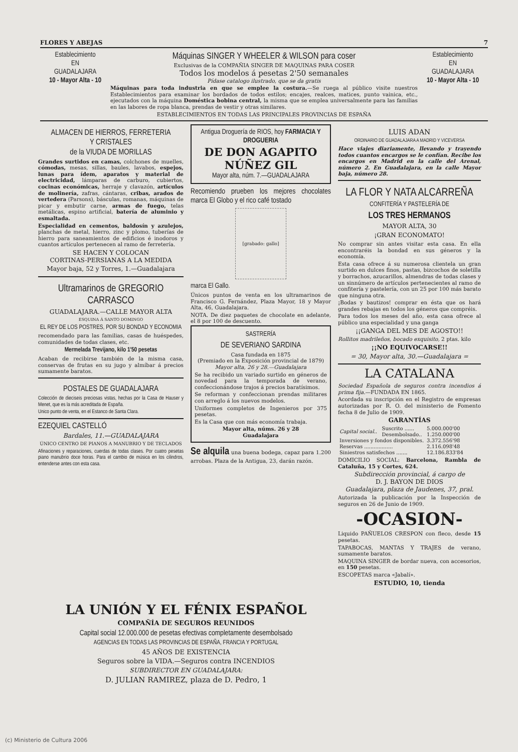FLORES Y ABEJAS 7
Establecimiento
EN
GUADALAJARA
10 - Mayor Alta - 10
Máquinas SINGER Y WHEELER & WILSON para coser
Exclusivas de la COMPAÑIA SINGER DE MAQUINAS PARA COSER
Todos los modelos á pesetas 2'50 semanales
Pídase catalogo ilustrado, que se da gratis
Máquinas para toda industria en que se emplee la costura.—Se ruega al público visite nuestros Establecimientos para examinar los bordados de todos estilos; encajes, realces, matices, punto vainica, etc., ejecutados con la máquina Doméstica bobina central, la misma que se emplea universalmente para las familias en las labores de ropa blanca, prendas de vestir y otras similares.
ESTABLECIMIENTOS EN TODAS LAS PRINCIPALES PROVINCIAS DE ESPAÑA
Establecimiento
EN
GUADALAJARA
10 - Mayor Alta - 10
ALMACEN DE HIERROS, FERRETERIA
Y CRISTALES
de la VIUDA DE MORILLAS
Grandes surtidos en camas, colchones de muelles, cómodas, mesas, sillas, baules, lavabos, espejos, lunas para ídem, aparatos y material de electricidad, lámparas de carburo, cubiertos, cocinas económicas, herraje y clavazón, artículos de molinería, zafras, cántaras, cribas, arados de vertedera (Parsons), básculas, romanas, máquinas de picar y embutir carne, armas de fuego, telas metálicas, espino artificial, batería de aluminio y esmaltada.
Especialidad en cementos, baldosín y azulejos, planchas de metal, hierro, zinc y plomo, tuberías de hierro para saneamientos de edificios é inodoros y cuantos artículos pertenecen al ramo de ferretería.
SE HACEN Y COLOCAN
CORTINAS-PERSIANAS A LA MEDIDA
Mayor baja, 52 y Torres, 1.—Guadalajara
Ultramarinos de GREGORIO CARRASCO
GUADALAJARA.—CALLE MAYOR ALTA
ESQUINA Á SANTO DOMINGO
EL REY DE LOS POSTRES, POR SU BONDAD Y ECONOMIA
recomendado para las familias, casas de huéspedes, comunidades de todas clases, etc.
Mermelada Trevijano, kilo 1'50 pesetas
Acaban de recibirse también de la misma casa, conservas de frutas en su jugo y almíbar á precios sumamente baratos.
POSTALES DE GUADALAJARA
Colección de dieciseis preciosas vistas, hechas por la Casa de Hauser y Menet, que es la más acreditada de España.
Unico punto de venta, en el Estanco de Santa Clara.
EZEQUIEL CASTELLÓ
Bardales, 11.—GUADALAJARA
ÚNICO CENTRO DE PIANOS A MANUBRIO Y DE TECLADOS
Afinaciones y reparaciones, cuerdas de todas clases. Por cuatro pesetas piano manubrio doce horas. Para el cambio de música en los cilindros, entenderse antes con esta casa.
Antigua Droguería de RIOS, hoy FARMACIA Y DROGUERIA
DE DON AGAPITO NÚÑEZ GIL
Mayor alta, núm. 7.—GUADALAJARA
Recomiendo prueben los mejores chocolates marca El Globo y el rico café tostado
[grabado: gallo]
marca El Gallo.
Únicos puntos de venta en los ultramarinos de Francisco G. Fernández, Plaza Mayor, 18 y Mayor Alta, 46, Guadalajara.
NOTA. De diez paquetes de chocolate en adelante, el 8 por 100 de descuento.
SASTRERÍA
DE SEVERIANO SARDINA
Casa fundada en 1875
(Premiado en la Exposición provincial de 1879)
Mayor alta, 26 y 28.—Guadalajara
Se ha recibido un variado surtido en géneros de novedad para la temporada de verano, confeccionándose trajos á precios baratísimos.
Se reforman y confeccionan prendas militares con arreglo á los nuevos modelos.
Uniformes completos de Ingenieros por 375 pesetas.
Es la Casa que con más economía trabaja.
Mayor alta, núms. 26 y 28
Guadalajara
Se alquila una buena bodega, capaz para 1.200 arrobas. Plaza de la Antigua, 23, darán razón.
LUIS ADAN
ORDINARIO DE GUADALAJARA A MADRID Y VICEVERSA
Hace viajes diariamente, llevando y trayendo todos cuantos encargos se le confían. Recibe los encargos en Madrid en la calle del Arenal, número 2. En Guadalajara, en la calle Mayor baja, número 28.
LA FLOR Y NATA ALCARREÑA
CONFITERÍA Y PASTELERÍA DE
LOS TRES HERMANOS
MAYOR ALTA, 30
¡GRAN ECONOMATO!
No comprar sin antes visitar esta casa. En ella encontraréis la bondad en sus géneros y la economía.
Esta casa ofrece á su numerosa clientela un gran surtido en dulces finos, pastas, bizcochos de soletilla y borrachos, azucarillos, almendras de todas clases y un sinnúmero de artículos pertenecientes al ramo de confitería y pastelería, con un 25 por 100 más barato que ninguna otra.
¡Bodas y bautizos! comprar en ésta que os hará grandes rebajas en todos los géneros que compréis.
Para todos los meses del año, esta casa ofrece al público una especialidad y una ganga
¡¡GANGA DEL MES DE AGOSTO!!
Rollitos madrileños, bocado exquisito, 2 ptas. kilo
¡¡NO EQUIVOCARSE!!
= 30, Mayor alta, 30.—Guadalajara =
LA CATALANA
Sociedad Española de seguros contra incendios á prima fija.—FUNDADA EN 1865.
Acordada su inscripción en el Registro de empresas autorizadas por R. O. del ministerio de Fomento fecha 8 de Julio de 1909.
GARANTÍAS
| Capital social.. | Suscrito ...... | 5.000.000'00 |
| | Desembolsado.. | 1.250.000'00 |
| Inversiones y fondos disponibles. | | 3.372.556'98 |
| Reservas .................. | | 2.116.098'48 |
| Siniestros satisfechos ....... | | 12.186.833'84 |
DOMICILIO SOCIAL: Barcelona, Rambla de Cataluña, 15 y Cortes, 624.
Subdirección provincial, á cargo de
D. J. BAYON DE DIOS
Guadalajara, plaza de Jaudenes, 37, pral.
Autorizada la publicación por la Inspección de seguros en 26 de Junio de 1909.
-OCASION-
Liquido PAÑUELOS CRESPON con fleco, desde 15 pesetas.
TAPABOCAS, MANTAS Y TRAJES de verano, sumamente baratos.
MAQUINA SINGER de bordar nueva, con accesorios, en 150 pesetas.
ESCOPETAS marca «Jabalí».
ESTUDIO, 10, tienda
LA UNIÓN Y EL FÉNIX ESPAÑOL
COMPAÑÍA DE SEGUROS REUNIDOS
Capital social 12.000.000 de pesetas efectivas completamente desembolsado
AGENCIAS EN TODAS LAS PROVINCIAS DE ESPAÑA, FRANCIA Y PORTUGAL
45 AÑOS DE EXISTENCIA
Seguros sobre la VIDA.—Seguros contra INCENDIOS
SUBDIRECTOR EN GUADALAJARA:
D. JULIAN RAMIREZ, plaza de D. Pedro, 1
(c) Ministerio de Cultura 2006